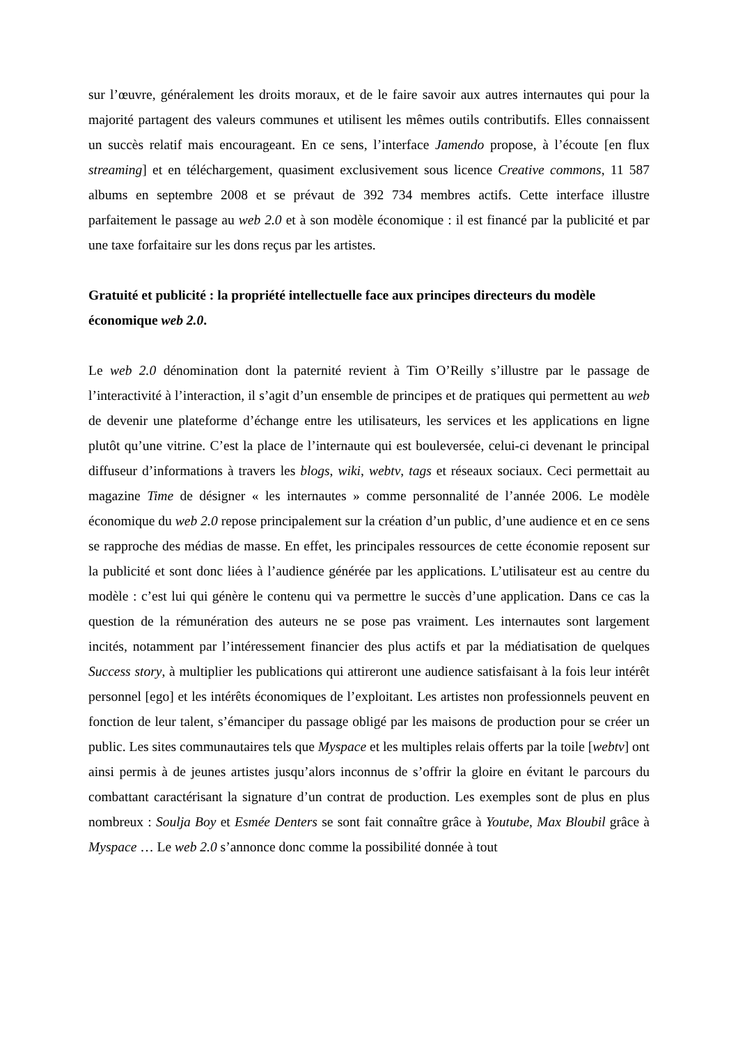sur l’œuvre, généralement les droits moraux, et de le faire savoir aux autres internautes qui pour la majorité partagent des valeurs communes et utilisent les mêmes outils contributifs. Elles connaissent un succès relatif mais encourageant. En ce sens, l’interface Jamendo propose, à l’écoute [en flux streaming] et en téléchargement, quasiment exclusivement sous licence Creative commons, 11 587 albums en septembre 2008 et se prévaut de 392 734 membres actifs. Cette interface illustre parfaitement le passage au web 2.0 et à son modèle économique : il est financé par la publicité et par une taxe forfaitaire sur les dons reçus par les artistes.
Gratuité et publicité : la propriété intellectuelle face aux principes directeurs du modèle économique web 2.0.
Le web 2.0 dénomination dont la paternité revient à Tim O’Reilly s’illustre par le passage de l’interactivité à l’interaction, il s’agit d’un ensemble de principes et de pratiques qui permettent au web de devenir une plateforme d’échange entre les utilisateurs, les services et les applications en ligne plutôt qu’une vitrine. C’est la place de l’internaute qui est bouleversée, celui-ci devenant le principal diffuseur d’informations à travers les blogs, wiki, webtv, tags et réseaux sociaux. Ceci permettait au magazine Time de désigner « les internautes » comme personnalité de l’année 2006. Le modèle économique du web 2.0 repose principalement sur la création d’un public, d’une audience et en ce sens se rapproche des médias de masse. En effet, les principales ressources de cette économie reposent sur la publicité et sont donc liées à l’audience générée par les applications. L’utilisateur est au centre du modèle : c’est lui qui génère le contenu qui va permettre le succès d’une application. Dans ce cas la question de la rémunération des auteurs ne se pose pas vraiment. Les internautes sont largement incités, notamment par l’intéressement financier des plus actifs et par la médiatisation de quelques Success story, à multiplier les publications qui attireront une audience satisfaisant à la fois leur intérêt personnel [ego] et les intérêts économiques de l’exploitant. Les artistes non professionnels peuvent en fonction de leur talent, s’émanciper du passage obligé par les maisons de production pour se créer un public. Les sites communautaires tels que Myspace et les multiples relais offerts par la toile [webtv] ont ainsi permis à de jeunes artistes jusqu’alors inconnus de s’offrir la gloire en évitant le parcours du combattant caractérisant la signature d’un contrat de production. Les exemples sont de plus en plus nombreux : Soulja Boy et Esmée Denters se sont fait connaître grâce à Youtube, Max Bloubil grâce à Myspace … Le web 2.0 s’annonce donc comme la possibilité donnée à tout